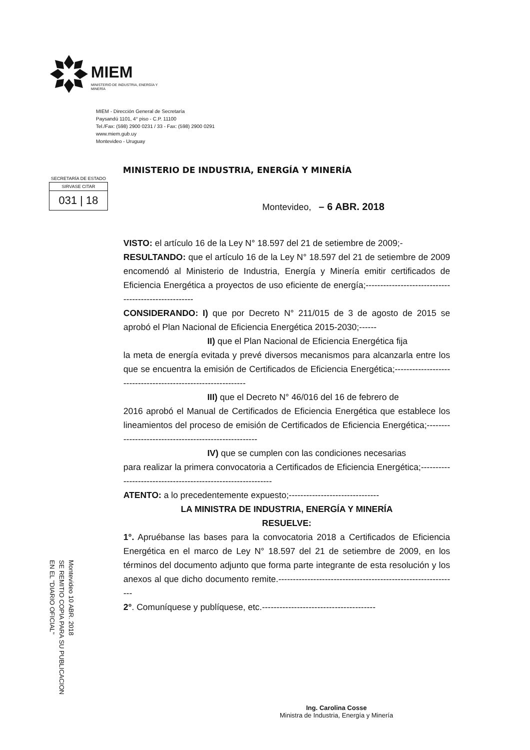MIEM
MINISTERIO DE INDUSTRIA, ENERGÍA Y MINERÍA
MIEM - Dirección General de Secretaría
Paysandú 1101, 4° piso - C.P. 11100
Tel./Fax: (598) 2900 0231 / 33 - Fax: (598) 2900 0291
www.miem.gub.uy
Montevideo - Uruguay
MINISTERIO DE INDUSTRIA, ENERGÍA Y MINERÍA
SECRETARÍA DE ESTADO
SIRVASE CITAR
031 | 18
Montevideo, – 6 ABR. 2018
VISTO: el artículo 16 de la Ley N° 18.597 del 21 de setiembre de 2009;-
RESULTANDO: que el artículo 16 de la Ley N° 18.597 del 21 de setiembre de 2009 encomendó al Ministerio de Industria, Energía y Minería emitir certificados de Eficiencia Energética a proyectos de uso eficiente de energía;-----------------------------------------------------
CONSIDERANDO: I) que por Decreto N° 211/015 de 3 de agosto de 2015 se aprobó el Plan Nacional de Eficiencia Energética 2015-2030;------
II) que el Plan Nacional de Eficiencia Energética fija
la meta de energía evitada y prevé diversos mecanismos para alcanzarla entre los que se encuentra la emisión de Certificados de Eficiencia Energética;-------------------------------------------------------------
III) que el Decreto N° 46/016 del 16 de febrero de
2016 aprobó el Manual de Certificados de Eficiencia Energética que establece los lineamientos del proceso de emisión de Certificados de Eficiencia Energética;------------------------------------------------------
IV) que se cumplen con las condiciones necesarias
para realizar la primera convocatoria a Certificados de Eficiencia Energética;-------------------------------------------------------------
ATENTO: a lo precedentemente expuesto;-------------------------------
LA MINISTRA DE INDUSTRIA, ENERGÍA Y MINERÍA
RESUELVE:
1°. Apruébanse las bases para la convocatoria 2018 a Certificados de Eficiencia Energética en el marco de Ley N° 18.597 del 21 de setiembre de 2009, en los términos del documento adjunto que forma parte integrante de esta resolución y los anexos al que dicho documento remite.--------------------------------------------------------------
2°. Comuníquese y publíquese, etc.---------------------------------------
Montevideo 10 ABR. 2018
SE REMITIO COPIA PARA SU PUBLICACION
EN EL "DIARIO OFICIAL"
Ing. Carolina Cosse
Ministra de Industria, Energía y Minería